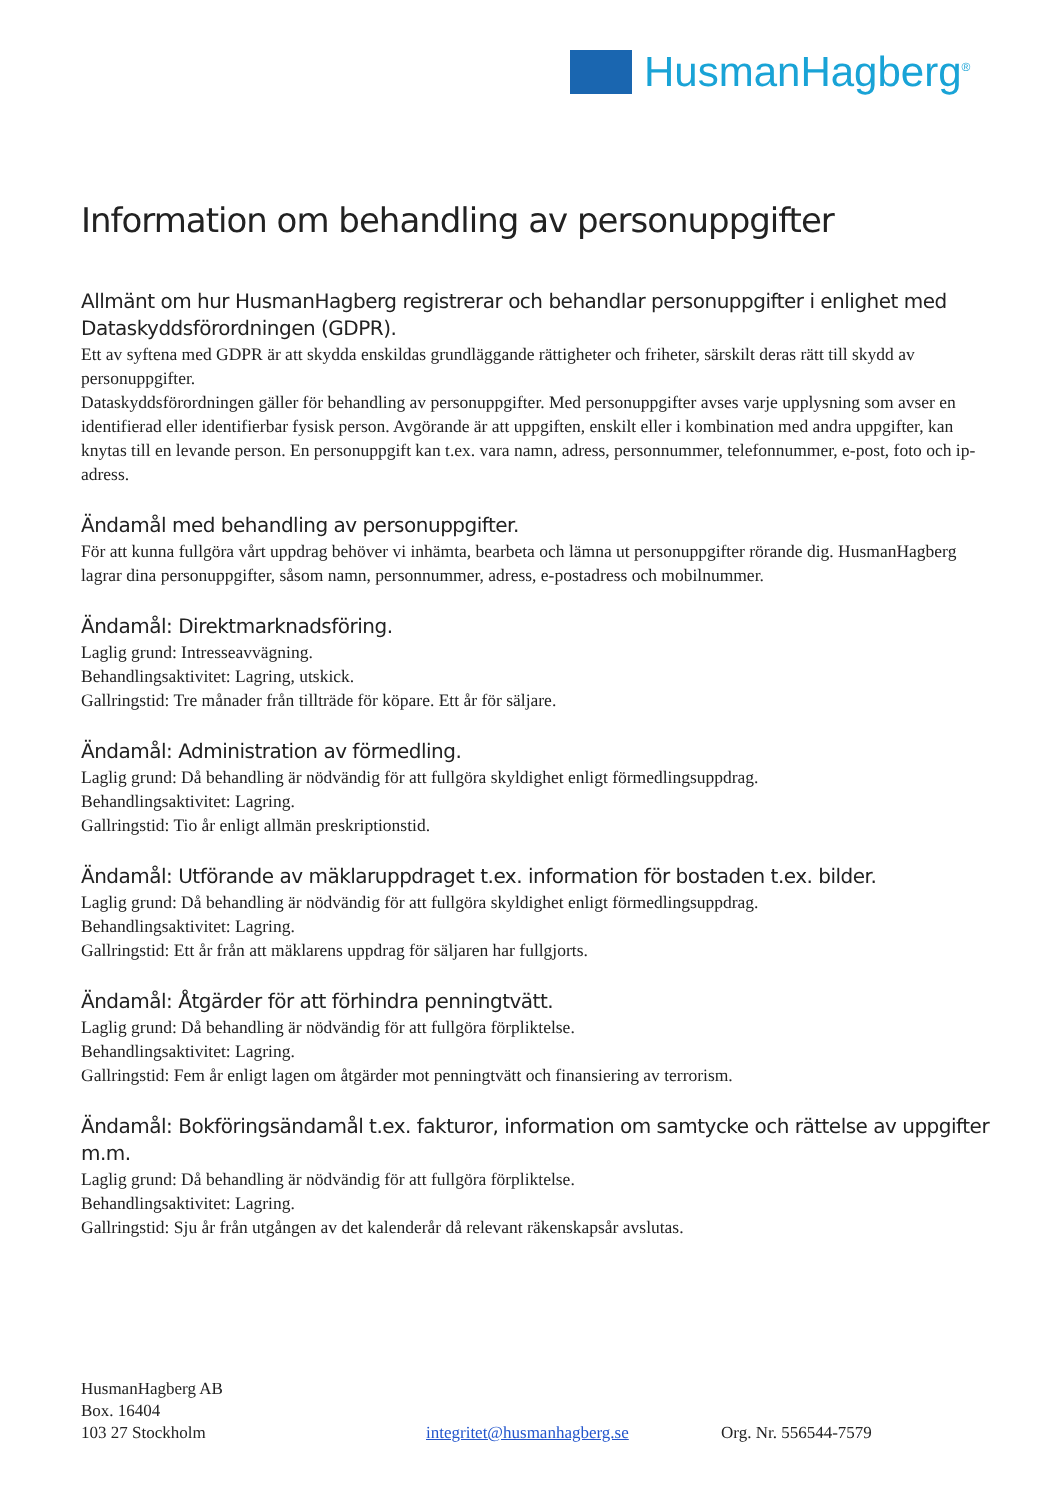HusmanHagberg<sup>®</sup>
Information om behandling av personuppgifter
Allmänt om hur HusmanHagberg registrerar och behandlar personuppgifter i enlighet med Dataskyddsförordningen (GDPR).
Ett av syftena med GDPR är att skydda enskildas grundläggande rättigheter och friheter, särskilt deras rätt till skydd av personuppgifter.
Dataskyddsförordningen gäller för behandling av personuppgifter. Med personuppgifter avses varje upplysning som avser en identifierad eller identifierbar fysisk person. Avgörande är att uppgiften, enskilt eller i kombination med andra uppgifter, kan knytas till en levande person. En personuppgift kan t.ex. vara namn, adress, personnummer, telefonnummer, e-post, foto och ip-adress.
Ändamål med behandling av personuppgifter.
För att kunna fullgöra vårt uppdrag behöver vi inhämta, bearbeta och lämna ut personuppgifter rörande dig. HusmanHagberg lagrar dina personuppgifter, såsom namn, personnummer, adress, e-postadress och mobilnummer.
Ändamål: Direktmarknadsföring.
Laglig grund: Intresseavvägning.
Behandlingsaktivitet: Lagring, utskick.
Gallringstid: Tre månader från tillträde för köpare. Ett år för säljare.
Ändamål: Administration av förmedling.
Laglig grund: Då behandling är nödvändig för att fullgöra skyldighet enligt förmedlingsuppdrag.
Behandlingsaktivitet: Lagring.
Gallringstid: Tio år enligt allmän preskriptionstid.
Ändamål: Utförande av mäklaruppdraget t.ex. information för bostaden t.ex. bilder.
Laglig grund: Då behandling är nödvändig för att fullgöra skyldighet enligt förmedlingsuppdrag.
Behandlingsaktivitet: Lagring.
Gallringstid: Ett år från att mäklarens uppdrag för säljaren har fullgjorts.
Ändamål: Åtgärder för att förhindra penningtvätt.
Laglig grund: Då behandling är nödvändig för att fullgöra förpliktelse.
Behandlingsaktivitet: Lagring.
Gallringstid: Fem år enligt lagen om åtgärder mot penningtvätt och finansiering av terrorism.
Ändamål: Bokföringsändamål t.ex. fakturor, information om samtycke och rättelse av uppgifter m.m.
Laglig grund: Då behandling är nödvändig för att fullgöra förpliktelse.
Behandlingsaktivitet: Lagring.
Gallringstid: Sju år från utgången av det kalenderår då relevant räkenskapsår avslutas.
HusmanHagberg AB
Box. 16404
103 27 Stockholm
integritet@husmanhagberg.se Org. Nr. 556544-7579